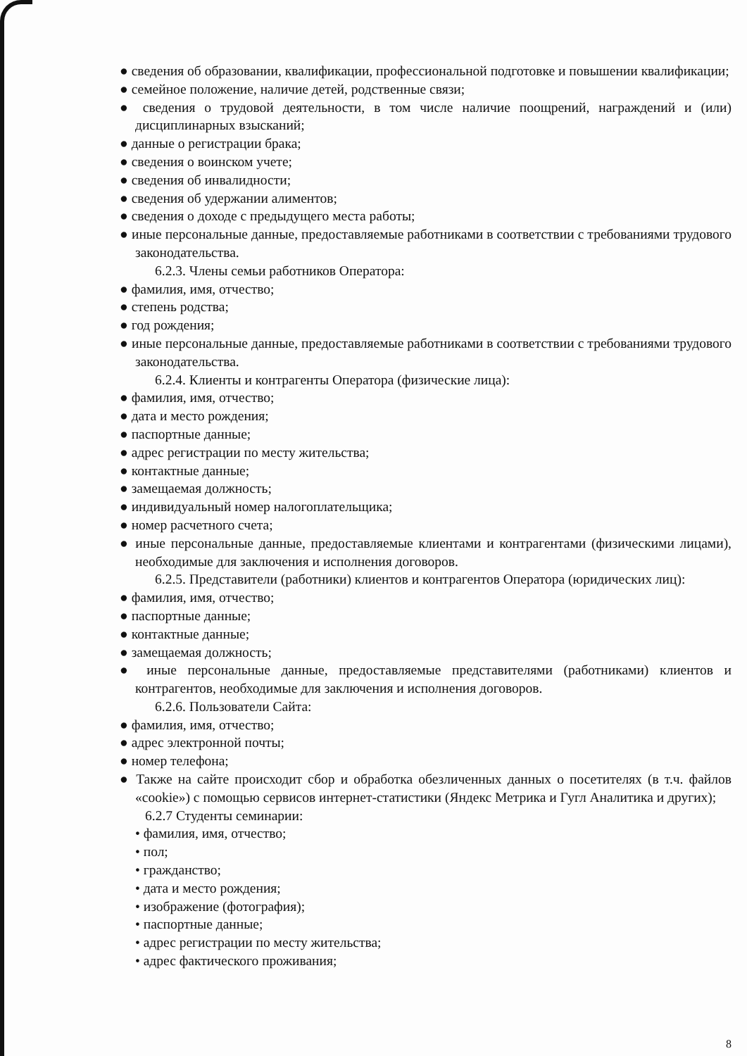● сведения об образовании, квалификации, профессиональной подготовке и повышении квалификации;
● семейное положение, наличие детей, родственные связи;
● сведения о трудовой деятельности, в том числе наличие поощрений, награждений и (или) дисциплинарных взысканий;
● данные о регистрации брака;
● сведения о воинском учете;
● сведения об инвалидности;
● сведения об удержании алиментов;
● сведения о доходе с предыдущего места работы;
● иные персональные данные, предоставляемые работниками в соответствии с требованиями трудового законодательства.
6.2.3. Члены семьи работников Оператора:
● фамилия, имя, отчество;
● степень родства;
● год рождения;
● иные персональные данные, предоставляемые работниками в соответствии с требованиями трудового законодательства.
6.2.4. Клиенты и контрагенты Оператора (физические лица):
● фамилия, имя, отчество;
● дата и место рождения;
● паспортные данные;
● адрес регистрации по месту жительства;
● контактные данные;
● замещаемая должность;
● индивидуальный номер налогоплательщика;
● номер расчетного счета;
● иные персональные данные, предоставляемые клиентами и контрагентами (физическими лицами), необходимые для заключения и исполнения договоров.
6.2.5. Представители (работники) клиентов и контрагентов Оператора (юридических лиц):
● фамилия, имя, отчество;
● паспортные данные;
● контактные данные;
● замещаемая должность;
● иные персональные данные, предоставляемые представителями (работниками) клиентов и контрагентов, необходимые для заключения и исполнения договоров.
6.2.6. Пользователи Сайта:
● фамилия, имя, отчество;
● адрес электронной почты;
● номер телефона;
● Также на сайте происходит сбор и обработка обезличенных данных о посетителях (в т.ч. файлов «cookie») с помощью сервисов интернет-статистики (Яндекс Метрика и Гугл Аналитика и других);
6.2.7 Студенты семинарии:
• фамилия, имя, отчество;
• пол;
• гражданство;
• дата и место рождения;
• изображение (фотография);
• паспортные данные;
• адрес регистрации по месту жительства;
• адрес фактического проживания;
8